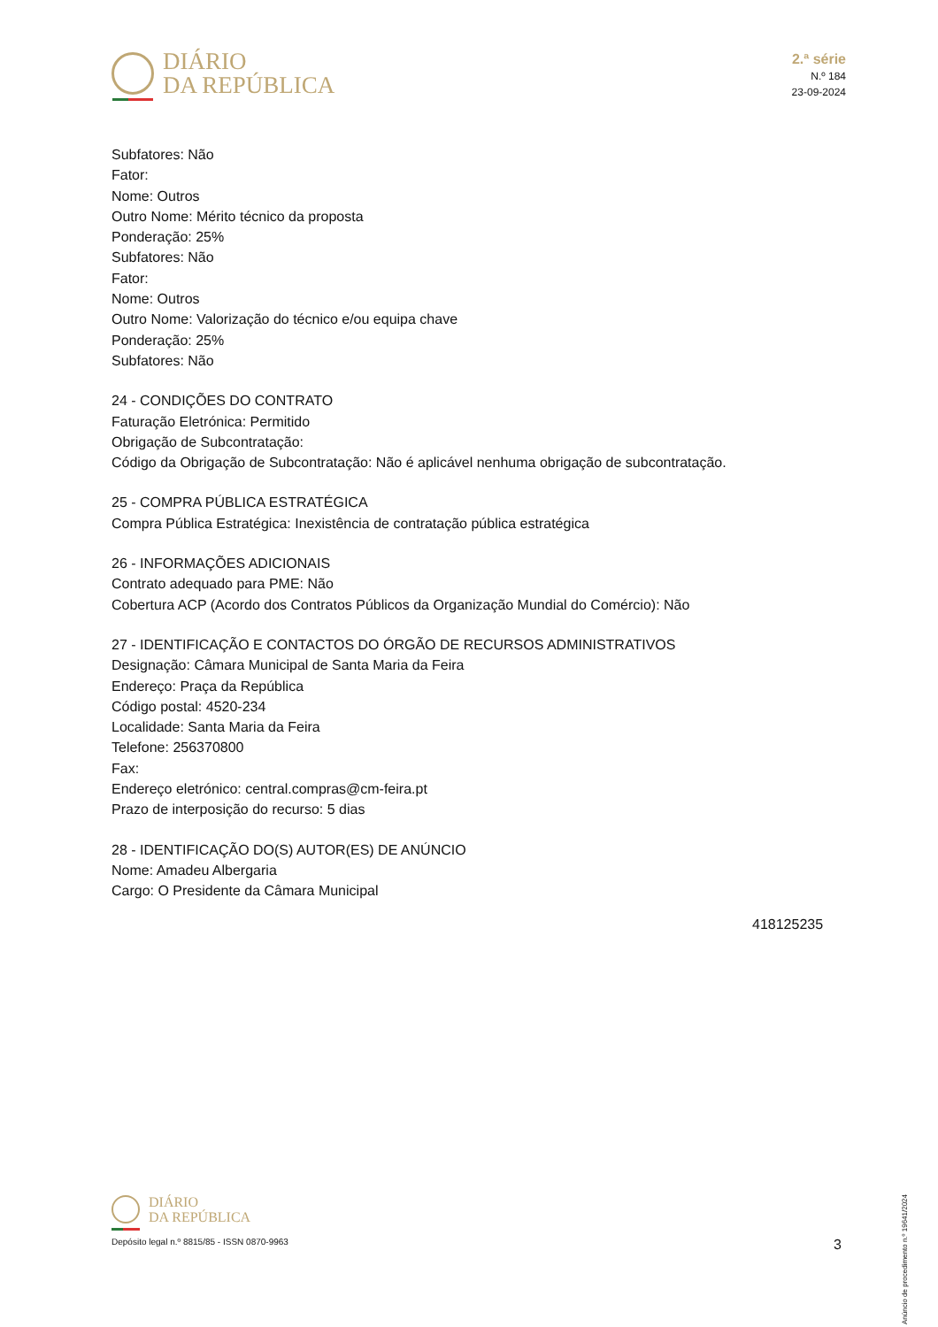DIÁRIO
DA REPÚBLICA
2.ª série
N.º 184
23-09-2024
Subfatores: Não
Fator:
Nome: Outros
Outro Nome: Mérito técnico da proposta
Ponderação: 25%
Subfatores: Não
Fator:
Nome: Outros
Outro Nome: Valorização do técnico e/ou equipa chave
Ponderação: 25%
Subfatores: Não
24 - CONDIÇÕES DO CONTRATO
Faturação Eletrónica: Permitido
Obrigação de Subcontratação:
Código da Obrigação de Subcontratação: Não é aplicável nenhuma obrigação de subcontratação.
25 - COMPRA PÚBLICA ESTRATÉGICA
Compra Pública Estratégica: Inexistência de contratação pública estratégica
26 - INFORMAÇÕES ADICIONAIS
Contrato adequado para PME: Não
Cobertura ACP (Acordo dos Contratos Públicos da Organização Mundial do Comércio): Não
27 - IDENTIFICAÇÃO E CONTACTOS DO ÓRGÃO DE RECURSOS ADMINISTRATIVOS
Designação: Câmara Municipal de Santa Maria da Feira
Endereço: Praça da República
Código postal: 4520-234
Localidade: Santa Maria da Feira
Telefone: 256370800
Fax:
Endereço eletrónico: central.compras@cm-feira.pt
Prazo de interposição do recurso: 5 dias
28 - IDENTIFICAÇÃO DO(S) AUTOR(ES) DE ANÚNCIO
Nome: Amadeu Albergaria
Cargo: O Presidente da Câmara Municipal
418125235
Anúncio de procedimento n.º 19641/2024
DIÁRIO
DA REPÚBLICA
Depósito legal n.º 8815/85 - ISSN 0870-9963
3